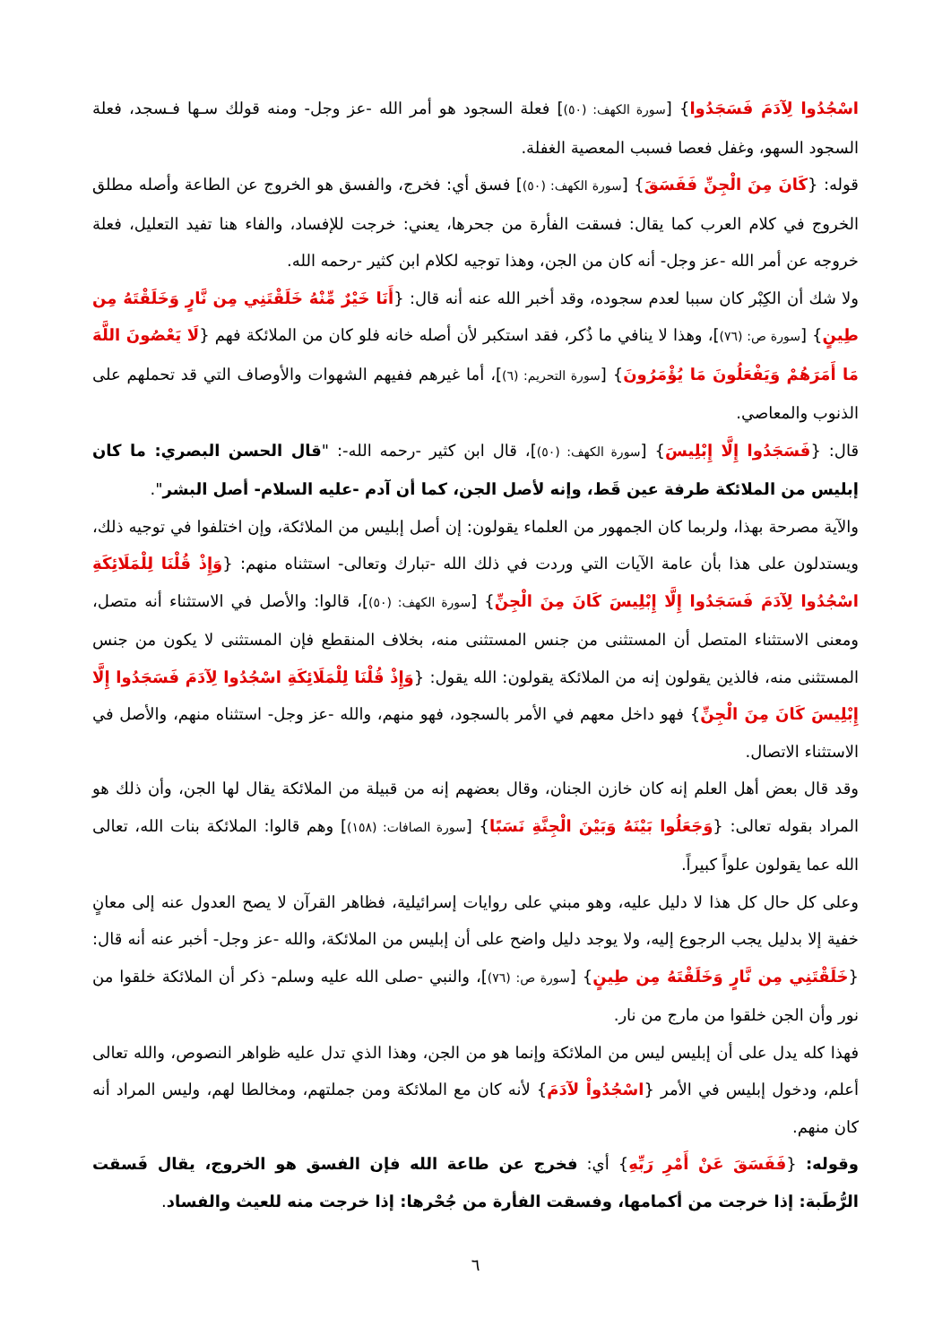اسْجُدُوا لِآدَمَ فَسَجَدُوا} [سورة الكهف: (٥٠)] فعلة السجود هو أمر الله -عز وجل- ومنه قولك سـها فـسجد، فعلة السجود السهو، وغفل فعصا فسبب المعصية الغفلة.
قوله: {كَانَ مِنَ الْجِنِّ فَفَسَقَ} [سورة الكهف: (٥٠)] فسق أي: فخرج، والفسق هو الخروج عن الطاعة وأصله مطلق الخروج في كلام العرب كما يقال: فسقت الفأرة من جحرها، يعني: خرجت للإفساد، والفاء هنا تفيد التعليل، فعلة خروجه عن أمر الله -عز وجل- أنه كان من الجن، وهذا توجيه لكلام ابن كثير -رحمه الله.
ولا شك أن الكِبْر كان سببا لعدم سجوده، وقد أخبر الله عنه أنه قال: {أَنَا خَيْرٌ مِّنْهُ خَلَقْتَنِي مِن نَّارٍ وَخَلَقْتَهُ مِن طِينٍ} [سورة ص: (٧٦)]، وهذا لا ينافي ما ذُكر، فقد استكبر لأن أصله خانه فلو كان من الملائكة فهم {لَا يَعْصُونَ اللَّهَ مَا أَمَرَهُمْ وَيَفْعَلُونَ مَا يُؤْمَرُونَ} [سورة التحريم: (٦)]، أما غيرهم ففيهم الشهوات والأوصاف التي قد تحملهم على الذنوب والمعاصي.
قال: {فَسَجَدُوا إِلَّا إِبْلِيسَ} [سورة الكهف: (٥٠)]، قال ابن كثير -رحمه الله-: "قال الحسن البصري: ما كان إبليس من الملائكة طرفة عين قَط، وإنه لأصل الجن، كما أن آدم -عليه السلام- أصل البشر".
والآية مصرحة بهذا، ولربما كان الجمهور من العلماء يقولون: إن أصل إبليس من الملائكة، وإن اختلفوا في توجيه ذلك، ويستدلون على هذا بأن عامة الآيات التي وردت في ذلك الله -تبارك وتعالى- استثناه منهم: {وَإِذْ قُلْنَا لِلْمَلَائِكَةِ اسْجُدُوا لِآدَمَ فَسَجَدُوا إِلَّا إِبْلِيسَ كَانَ مِنَ الْجِنِّ} [سورة الكهف: (٥٠)]، قالوا: والأصل في الاستثناء أنه متصل، ومعنى الاستثناء المتصل أن المستثنى من جنس المستثنى منه، بخلاف المنقطع فإن المستثنى لا يكون من جنس المستثنى منه، فالذين يقولون إنه من الملائكة يقولون: الله يقول: {وَإِذْ قُلْنَا لِلْمَلَائِكَةِ اسْجُدُوا لِآدَمَ فَسَجَدُوا إِلَّا إِبْلِيسَ كَانَ مِنَ الْجِنِّ} فهو داخل معهم في الأمر بالسجود، فهو منهم، والله -عز وجل- استثناه منهم، والأصل في الاستثناء الاتصال.
وقد قال بعض أهل العلم إنه كان خازن الجنان، وقال بعضهم إنه من قبيلة من الملائكة يقال لها الجن، وأن ذلك هو المراد بقوله تعالى: {وَجَعَلُوا بَيْنَهُ وَبَيْنَ الْجِنَّةِ نَسَبًا} [سورة الصافات: (١٥٨)] وهم قالوا: الملائكة بنات الله، تعالى الله عما يقولون علواً كبيراً.
وعلى كل حال كل هذا لا دليل عليه، وهو مبني على روايات إسرائيلية، فظاهر القرآن لا يصح العدول عنه إلى معانٍ خفية إلا بدليل يجب الرجوع إليه، ولا يوجد دليل واضح على أن إبليس من الملائكة، والله -عز وجل- أخبر عنه أنه قال: {خَلَقْتَنِي مِن نَّارٍ وَخَلَقْتَهُ مِن طِينٍ} [سورة ص: (٧٦)]، والنبي -صلى الله عليه وسلم- ذكر أن الملائكة خلقوا من نور وأن الجن خلقوا من مارج من نار.
فهذا كله يدل على أن إبليس ليس من الملائكة وإنما هو من الجن، وهذا الذي تدل عليه ظواهر النصوص، والله تعالى أعلم، ودخول إبليس في الأمر {اسْجُدُواْ لآدَمَ} لأنه كان مع الملائكة ومن جملتهم، ومخالطا لهم، وليس المراد أنه كان منهم.
وقوله: {فَفَسَقَ عَنْ أَمْرِ رَبِّهِ} أي: فخرج عن طاعة الله فإن الفسق هو الخروج، يقال فَسقت الرُّطَبة: إذا خرجت من أكمامها، وفسقت الفأرة من جُحْرها: إذا خرجت منه للعيث والفساد.
٦